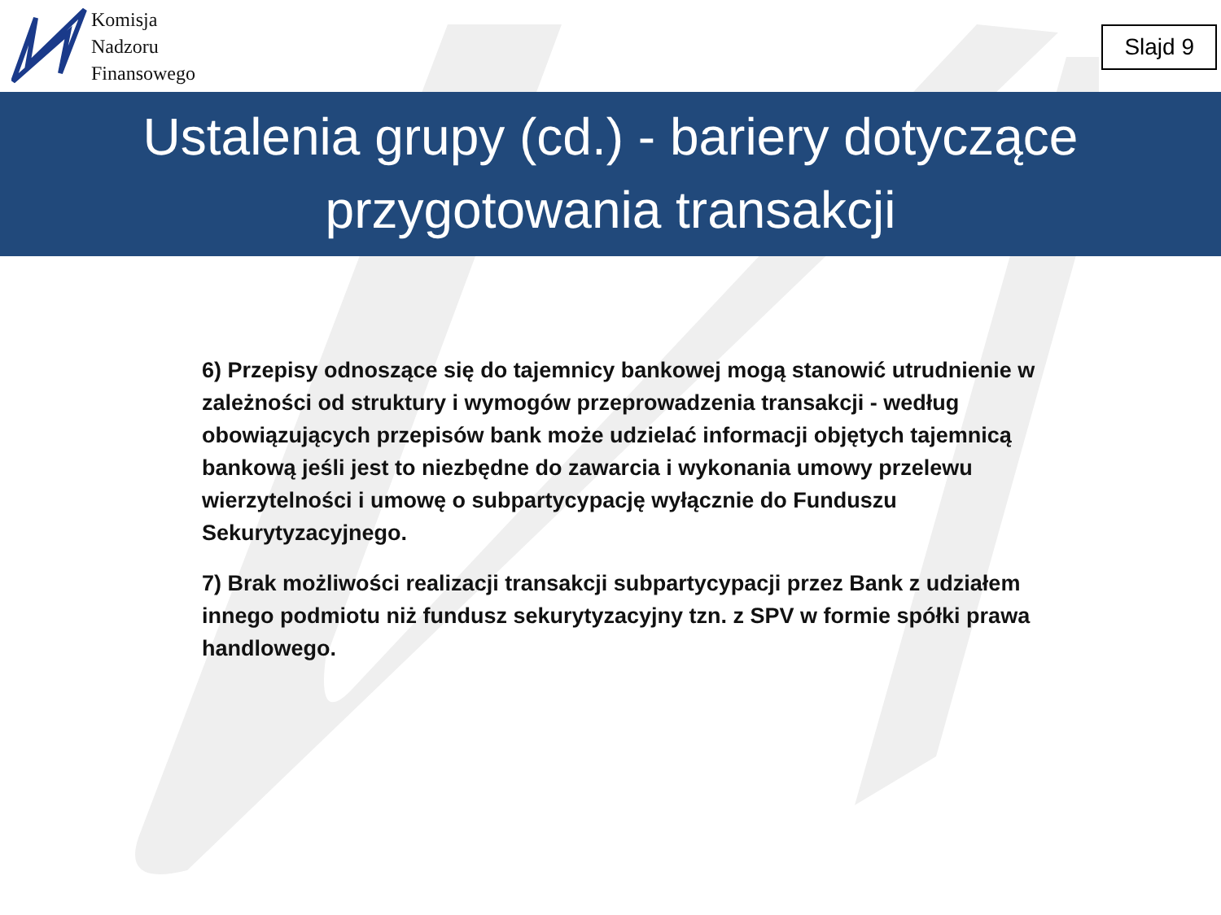Komisja
Nadzoru
Finansowego
Slajd 9
Ustalenia grupy (cd.) - bariery dotyczące
przygotowania transakcji
6) Przepisy odnoszące się do tajemnicy bankowej mogą stanowić utrudnienie w zależności od struktury i wymogów przeprowadzenia transakcji - według obowiązujących przepisów bank może udzielać informacji objętych tajemnicą bankową jeśli jest to niezbędne do zawarcia i wykonania umowy przelewu wierzytelności i umowę o subpartycypację wyłącznie do Funduszu Sekurytyzacyjnego.
7) Brak możliwości realizacji transakcji subpartycypacji przez Bank z udziałem innego podmiotu niż fundusz sekurytyzacyjny tzn. z SPV w formie spółki prawa handlowego.